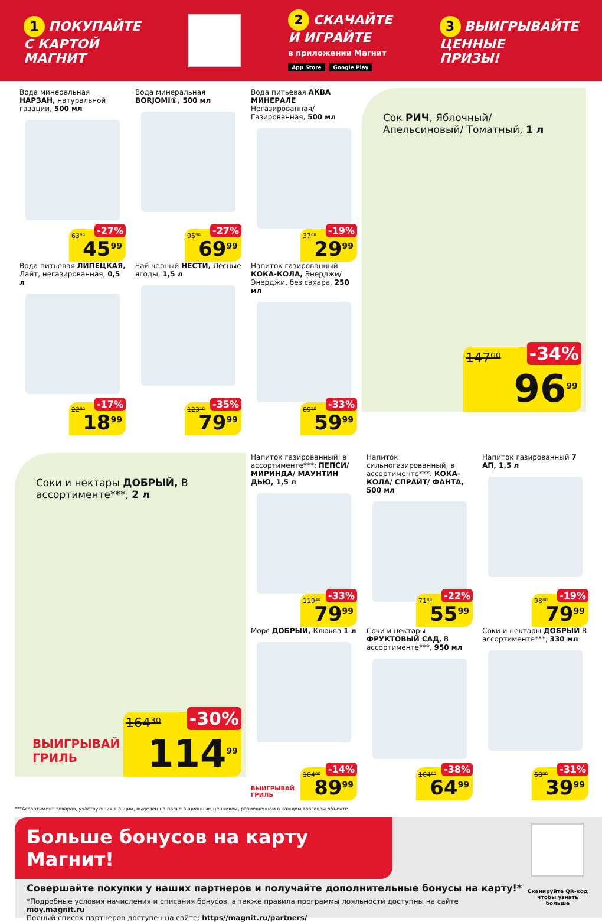1 ПОКУПАЙТЕ
С КАРТОЙ
МАГНИТ
2 СКАЧАЙТЕ
И ИГРАЙТЕ
в приложении Магнит
App Store Google Play
3 ВЫИГРЫВАЙТЕ
ЦЕННЫЕ
ПРИЗЫ!
Вода минеральная НАРЗАН, натуральной газации, 500 мл
63⁹⁰
-27%
45<sup>99</sup>
Вода минеральная BORJOMI®, 500 мл
95⁹⁰
-27%
69<sup>99</sup>
Вода питьевая АКВА МИНЕРАЛЕ Негазированная/ Газированная, 500 мл
37⁰⁰
-19%
29<sup>99</sup>
Сок РИЧ, Яблочный/ Апельсиновый/ Томатный, 1 л
147⁰⁰ -34%
96<sup>99</sup>
Вода питьевая ЛИПЕЦКАЯ, Лайт, негазированная, 0,5 л
22⁹⁰
-17%
18<sup>99</sup>
Чай черный НЕСТИ, Лесные ягоды, 1,5 л
123¹⁰
-35%
79<sup>99</sup>
Напиток газированный КОКА-КОЛА, Энерджи/ Энерджи, без сахара, 250 мл
89⁵⁰
-33%
59<sup>99</sup>
Соки и нектары ДОБРЫЙ, В ассортименте***, 2 л
ВЫИГРЫВАЙ
ГРИЛЬ
164³⁰ -30%
114<sup>99</sup>
Напиток газированный, в ассортименте***: ПЕПСИ/ МИРИНДА/ МАУНТИН ДЬЮ, 1,5 л
119⁴⁰
-33%
79<sup>99</sup>
Напиток сильногазированный, в ассортименте***: КОКА-КОЛА/ СПРАЙТ/ ФАНТА, 500 мл
71⁸⁰
-22%
55<sup>99</sup>
Напиток газированный 7 АП, 1,5 л
98⁸⁰
-19%
79<sup>99</sup>
Морс ДОБРЫЙ, Клюква 1 л
ВЫИГРЫВАЙ
ГРИЛЬ
104⁶⁰
-14%
89<sup>99</sup>
Соки и нектары ФРУКТОВЫЙ САД, В ассортименте***, 950 мл
104⁸⁰
-38%
64<sup>99</sup>
Соки и нектары ДОБРЫЙ В ассортименте***, 330 мл
58⁰⁰
-31%
39<sup>99</sup>
***Ассортимент товаров, участвующих в акции, выделен на полке акционным ценником, размещенном в каждом торговом объекте.
Больше бонусов на карту Магнит!
Совершайте покупки у наших партнеров и получайте дополнительные бонусы на карту!*
*Подробные условия начисления и списания бонусов, а также правила программы лояльности доступны на сайте moy.magnit.ru
Полный список партнеров доступен на сайте: https//magnit.ru/partners/
Сканируйте QR-код чтобы узнать больше